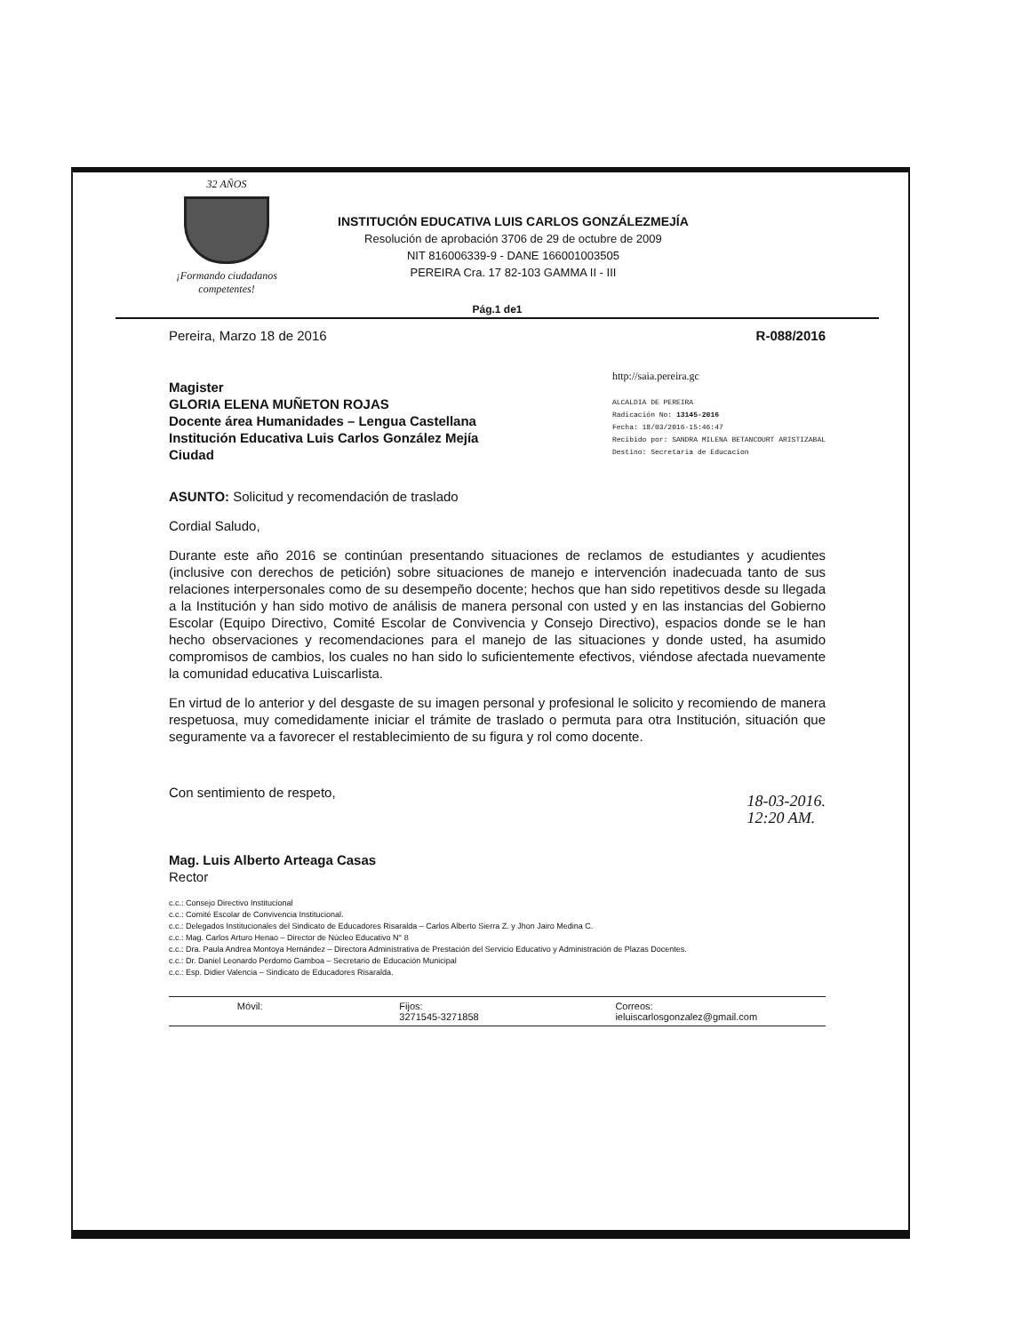32 AÑOS
¡Formando ciudadanos competentes!
INSTITUCIÓN EDUCATIVA LUIS CARLOS GONZÁLEZMEJÍA
Resolución de aprobación 3706 de 29 de octubre de 2009
NIT 816006339-9 - DANE 166001003505
PEREIRA Cra. 17 82-103 GAMMA II - III
Pág.1 de1
Pereira, Marzo 18 de 2016 R-088/2016
Magister
GLORIA ELENA MUÑETON ROJAS
Docente área Humanidades – Lengua Castellana
Institución Educativa Luis Carlos González Mejía
Ciudad
http://saia.pereira.gc
ALCALDIA DE PEREIRA
Radicación No: 13145-2016
Fecha: 18/03/2016-15:46:47
Recibido por: SANDRA MILENA BETANCOURT ARISTIZABAL
Destino: Secretaria de Educacion
ASUNTO: Solicitud y recomendación de traslado
Cordial Saludo,
Durante este año 2016 se continúan presentando situaciones de reclamos de estudiantes y acudientes (inclusive con derechos de petición) sobre situaciones de manejo e intervención inadecuada tanto de sus relaciones interpersonales como de su desempeño docente; hechos que han sido repetitivos desde su llegada a la Institución y han sido motivo de análisis de manera personal con usted y en las instancias del Gobierno Escolar (Equipo Directivo, Comité Escolar de Convivencia y Consejo Directivo), espacios donde se le han hecho observaciones y recomendaciones para el manejo de las situaciones y donde usted, ha asumido compromisos de cambios, los cuales no han sido lo suficientemente efectivos, viéndose afectada nuevamente la comunidad educativa Luiscarlista.
En virtud de lo anterior y del desgaste de su imagen personal y profesional le solicito y recomiendo de manera respetuosa, muy comedidamente iniciar el trámite de traslado o permuta para otra Institución, situación que seguramente va a favorecer el restablecimiento de su figura y rol como docente.
Con sentimiento de respeto,
Mag. Luis Alberto Arteaga Casas
Rector
18-03-2016.
12:20 AM.
c.c.: Consejo Directivo Institucional
c.c.: Comité Escolar de Convivencia Institucional.
c.c.: Delegados Institucionales del Sindicato de Educadores Risaralda – Carlos Alberto Sierra Z. y Jhon Jairo Medina C.
c.c.: Mag. Carlos Arturo Henao – Director de Núcleo Educativo N° 8
c.c.: Dra. Paula Andrea Montoya Hernández – Directora Administrativa de Prestación del Servicio Educativo y Administración de Plazas Docentes.
c.c.: Dr. Daniel Leonardo Perdomo Gamboa – Secretario de Educación Municipal
c.c.: Esp. Didier Valencia – Sindicato de Educadores Risaralda.
Móvil: Fijos:
3271545-3271858 Correos:
ieluiscarlosgonzalez@gmail.com